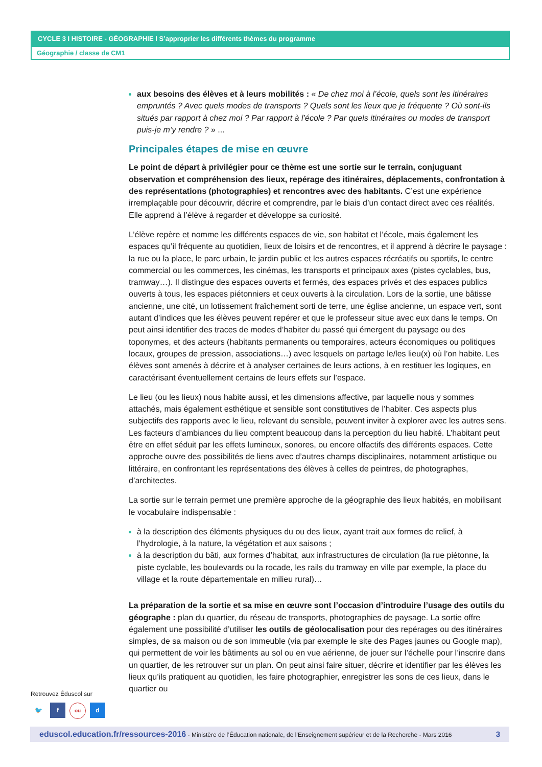CYCLE 3 I HISTOIRE - GÉOGRAPHIE I S’approprier les différents thèmes du programme
Géographie / classe de CM1
aux besoins des élèves et à leurs mobilités : « De chez moi à l’école, quels sont les itinéraires empruntés ? Avec quels modes de transports ? Quels sont les lieux que je fréquente ? Où sont-ils situés par rapport à chez moi ? Par rapport à l’école ? Par quels itinéraires ou modes de transport puis-je m’y rendre ? » ...
Principales étapes de mise en œuvre
Le point de départ à privilégier pour ce thème est une sortie sur le terrain, conjuguant observation et compréhension des lieux, repérage des itinéraires, déplacements, confrontation à des représentations (photographies) et rencontres avec des habitants. C’est une expérience irremplaçable pour découvrir, décrire et comprendre, par le biais d’un contact direct avec ces réalités. Elle apprend à l’élève à regarder et développe sa curiosité.
L’élève repère et nomme les différents espaces de vie, son habitat et l’école, mais également les espaces qu’il fréquente au quotidien, lieux de loisirs et de rencontres, et il apprend à décrire le paysage : la rue ou la place, le parc urbain, le jardin public et les autres espaces récréatifs ou sportifs, le centre commercial ou les commerces, les cinémas, les transports et principaux axes (pistes cyclables, bus, tramway…). Il distingue des espaces ouverts et fermés, des espaces privés et des espaces publics ouverts à tous, les espaces piétonniers et ceux ouverts à la circulation. Lors de la sortie, une bâtisse ancienne, une cité, un lotissement fraîchement sorti de terre, une église ancienne, un espace vert, sont autant d’indices que les élèves peuvent repérer et que le professeur situe avec eux dans le temps. On peut ainsi identifier des traces de modes d’habiter du passé qui émergent du paysage ou des toponymes, et des acteurs (habitants permanents ou temporaires, acteurs économiques ou politiques locaux, groupes de pression, associations…) avec lesquels on partage le/les lieu(x) où l’on habite. Les élèves sont amenés à décrire et à analyser certaines de leurs actions, à en restituer les logiques, en caractérisant éventuellement certains de leurs effets sur l’espace.
Le lieu (ou les lieux) nous habite aussi, et les dimensions affective, par laquelle nous y sommes attachés, mais également esthétique et sensible sont constitutives de l’habiter. Ces aspects plus subjectifs des rapports avec le lieu, relevant du sensible, peuvent inviter à explorer avec les autres sens. Les facteurs d’ambiances du lieu comptent beaucoup dans la perception du lieu habité. L’habitant peut être en effet séduit par les effets lumineux, sonores, ou encore olfactifs des différents espaces. Cette approche ouvre des possibilités de liens avec d’autres champs disciplinaires, notamment artistique ou littéraire, en confrontant les représentations des élèves à celles de peintres, de photographes, d’architectes.
La sortie sur le terrain permet une première approche de la géographie des lieux habités, en mobilisant le vocabulaire indispensable :
à la description des éléments physiques du ou des lieux, ayant trait aux formes de relief, à l’hydrologie, à la nature, la végétation et aux saisons ;
à la description du bâti, aux formes d’habitat, aux infrastructures de circulation (la rue piétonne, la piste cyclable, les boulevards ou la rocade, les rails du tramway en ville par exemple, la place du village et la route départementale en milieu rural)…
La préparation de la sortie et sa mise en œuvre sont l’occasion d’introduire l’usage des outils du géographe : plan du quartier, du réseau de transports, photographies de paysage. La sortie offre également une possibilité d’utiliser les outils de géolocalisation pour des repérages ou des itinéraires simples, de sa maison ou de son immeuble (via par exemple le site des Pages jaunes ou Google map), qui permettent de voir les bâtiments au sol ou en vue aérienne, de jouer sur l’échelle pour l’inscrire dans un quartier, de les retrouver sur un plan. On peut ainsi faire situer, décrire et identifier par les élèves les lieux qu’ils pratiquent au quotidien, les faire photographier, enregistrer les sons de ces lieux, dans le quartier ou
Retrouvez Éduscol sur
🐦 f ou d
eduscol.education.fr/ressources-2016 - Ministère de l’Éducation nationale, de l’Enseignement supérieur et de la Recherche - Mars 2016 3